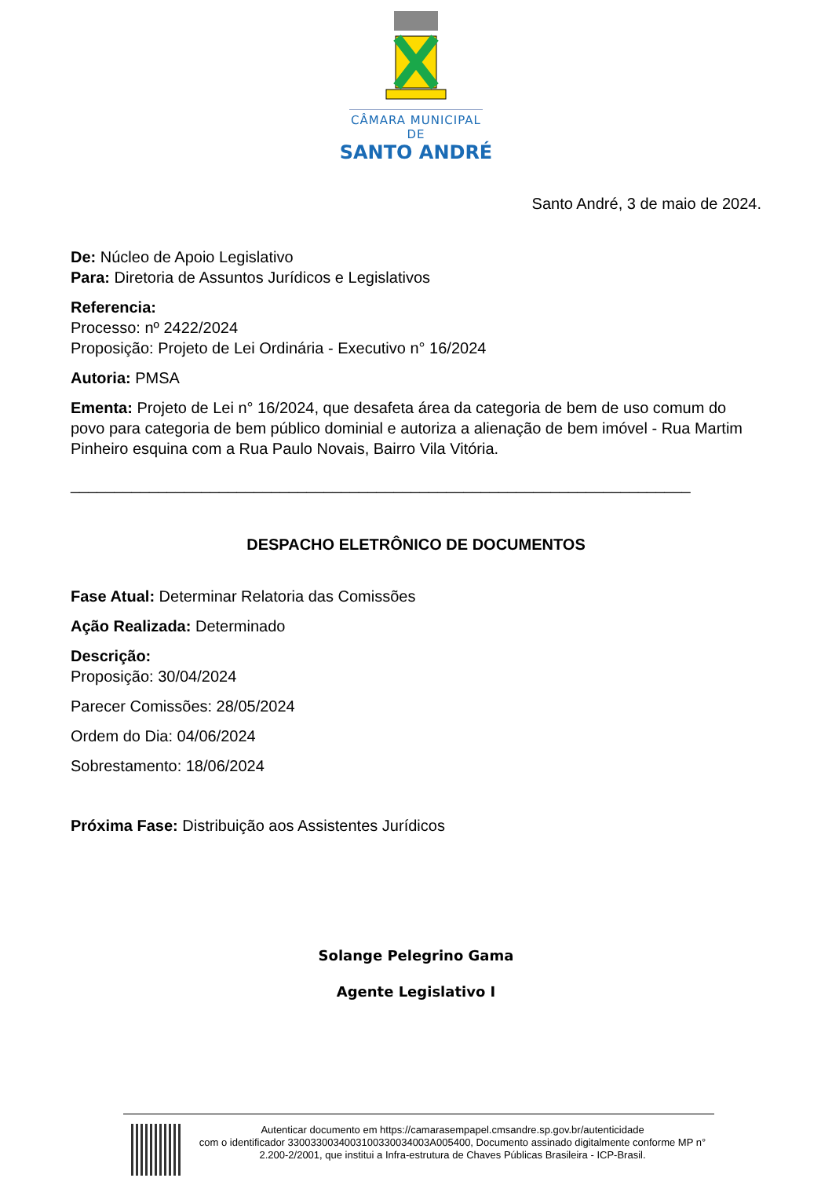CÂMARA MUNICIPAL DE
SANTO ANDRÉ
Santo André, 3 de maio de 2024.
De: Núcleo de Apoio Legislativo
Para: Diretoria de Assuntos Jurídicos e Legislativos
Referencia:
Processo: nº 2422/2024
Proposição: Projeto de Lei Ordinária - Executivo n° 16/2024
Autoria: PMSA
Ementa: Projeto de Lei n° 16/2024, que desafeta área da categoria de bem de uso comum do povo para categoria de bem público dominial e autoriza a alienação de bem imóvel - Rua Martim Pinheiro esquina com a Rua Paulo Novais, Bairro Vila Vitória.
_______________________________________________________________________
DESPACHO ELETRÔNICO DE DOCUMENTOS
Fase Atual: Determinar Relatoria das Comissões
Ação Realizada: Determinado
Descrição:
Proposição: 30/04/2024
Parecer Comissões: 28/05/2024
Ordem do Dia: 04/06/2024
Sobrestamento: 18/06/2024
Próxima Fase: Distribuição aos Assistentes Jurídicos
Solange Pelegrino Gama
Agente Legislativo I
Autenticar documento em https://camarasempapel.cmsandre.sp.gov.br/autenticidade
com o identificador 3300330034003100330034003A005400, Documento assinado digitalmente conforme MP n° 2.200-2/2001, que institui a Infra-estrutura de Chaves Públicas Brasileira - ICP-Brasil.